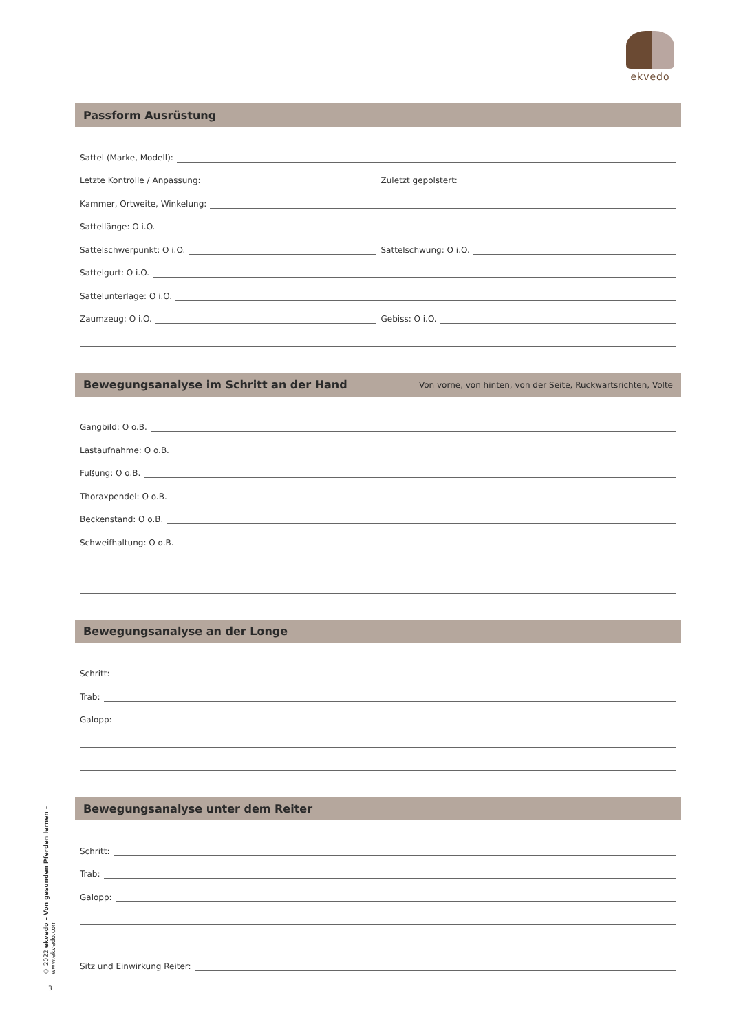ekvedo
Passform Ausrüstung
Sattel (Marke, Modell):
Letzte Kontrolle / Anpassung:
Zuletzt gepolstert:
Kammer, Ortweite, Winkelung:
Sattellänge: O i.O.
Sattelschwerpunkt: O i.O.
Sattelschwung: O i.O.
Sattelgurt: O i.O.
Sattelunterlage: O i.O.
Zaumzeug: O i.O.
Gebiss: O i.O.
Bewegungsanalyse im Schritt an der Hand Von vorne, von hinten, von der Seite, Rückwärtsrichten, Volte
Gangbild: O o.B.
Lastaufnahme: O o.B.
Fußung: O o.B.
Thoraxpendel: O o.B.
Beckenstand: O o.B.
Schweifhaltung: O o.B.
Bewegungsanalyse an der Longe
Schritt:
Trab:
Galopp:
Bewegungsanalyse unter dem Reiter
Schritt:
Trab:
Galopp:
Sitz und Einwirkung Reiter:
© 2022 ekvedo – Von gesunden Pferden lernen – www.ekvedo.com
3